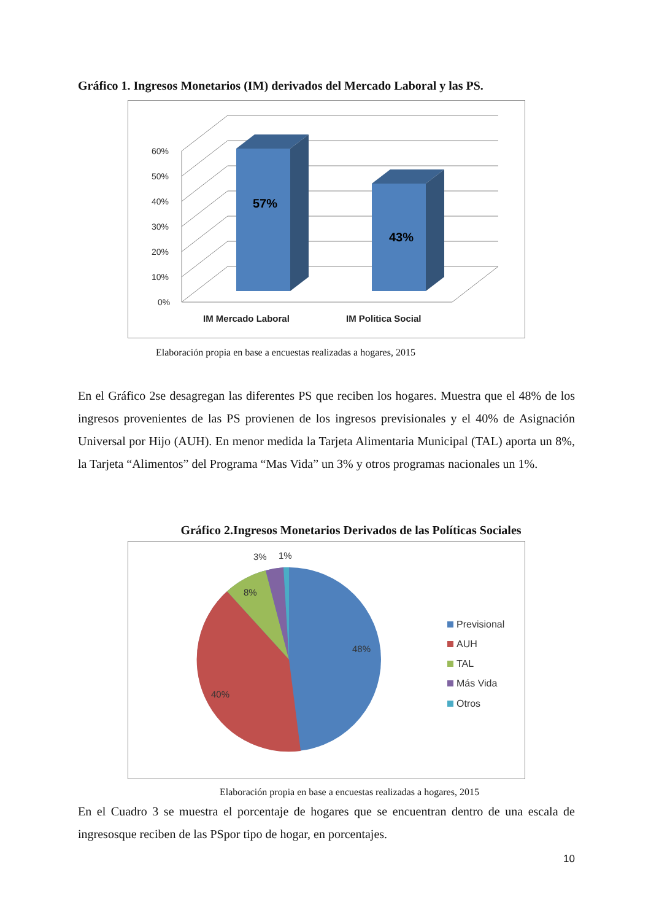Gráfico 1. Ingresos Monetarios (IM) derivados del Mercado Laboral y las PS.
60%
50%
40%
30%
20%
10%
0%
57%
43%
IM Mercado Laboral
IM Politica Social
Elaboración propia en base a encuestas realizadas a hogares, 2015
En el Gráfico 2se desagregan las diferentes PS que reciben los hogares. Muestra que el 48% de los ingresos provenientes de las PS provienen de los ingresos previsionales y el 40% de Asignación Universal por Hijo (AUH). En menor medida la Tarjeta Alimentaria Municipal (TAL) aporta un 8%, la Tarjeta “Alimentos” del Programa “Mas Vida” un 3% y otros programas nacionales un 1%.
Gráfico 2.Ingresos Monetarios Derivados de las Políticas Sociales
48%
40%
8%
3%
1%
Previsional
AUH
TAL
Más Vida
Otros
Elaboración propia en base a encuestas realizadas a hogares, 2015
En el Cuadro 3 se muestra el porcentaje de hogares que se encuentran dentro de una escala de ingresosque reciben de las PSpor tipo de hogar, en porcentajes.
10